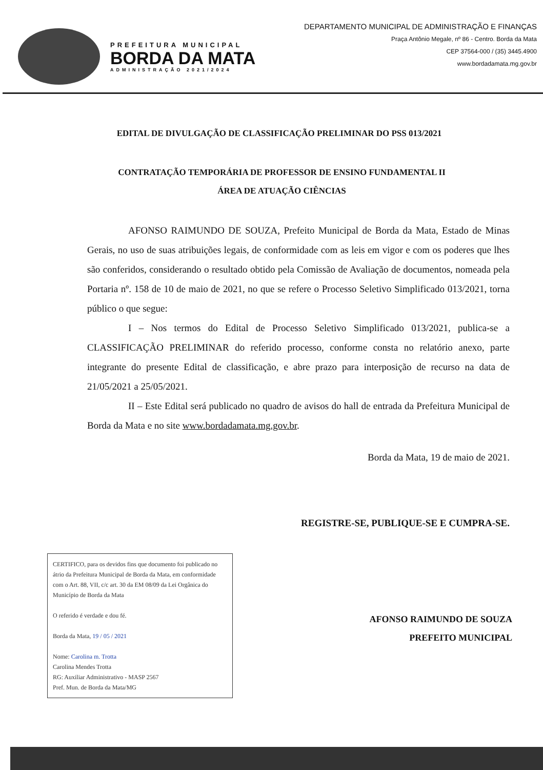PREFEITURA MUNICIPAL
BORDA DA MATA
ADMINISTRAÇÃO 2021/2024
DEPARTAMENTO MUNICIPAL DE ADMINISTRAÇÃO E FINANÇAS
Praça Antônio Megale, nº 86 - Centro. Borda da Mata
CEP 37564-000 / (35) 3445.4900
www.bordadamata.mg.gov.br
EDITAL DE DIVULGAÇÃO DE CLASSIFICAÇÃO PRELIMINAR DO PSS 013/2021
CONTRATAÇÃO TEMPORÁRIA DE PROFESSOR DE ENSINO FUNDAMENTAL II
ÁREA DE ATUAÇÃO CIÊNCIAS
AFONSO RAIMUNDO DE SOUZA, Prefeito Municipal de Borda da Mata, Estado de Minas Gerais, no uso de suas atribuições legais, de conformidade com as leis em vigor e com os poderes que lhes são conferidos, considerando o resultado obtido pela Comissão de Avaliação de documentos, nomeada pela Portaria nº. 158 de 10 de maio de 2021, no que se refere o Processo Seletivo Simplificado 013/2021, torna público o que segue:
I – Nos termos do Edital de Processo Seletivo Simplificado 013/2021, publica-se a CLASSIFICAÇÃO PRELIMINAR do referido processo, conforme consta no relatório anexo, parte integrante do presente Edital de classificação, e abre prazo para interposição de recurso na data de 21/05/2021 a 25/05/2021.
II – Este Edital será publicado no quadro de avisos do hall de entrada da Prefeitura Municipal de Borda da Mata e no site www.bordadamata.mg.gov.br.
Borda da Mata, 19 de maio de 2021.
REGISTRE-SE, PUBLIQUE-SE E CUMPRA-SE.
CERTIFICO, para os devidos fins que documento foi publicado no átrio da Prefeitura Municipal de Borda da Mata, em conformidade com o Art. 88, VII, c/c art. 30 da EM 08/09 da Lei Orgânica do Município de Borda da Mata
O referido é verdade e dou fé.
Borda da Mata, 19 / 05 / 2021
Nome: Carolina m. Trotta
Carolina Mendes Trotta
RG: Auxiliar Administrativo - MASP 2567
Pref. Mun. de Borda da Mata/MG
AFONSO RAIMUNDO DE SOUZA
PREFEITO MUNICIPAL